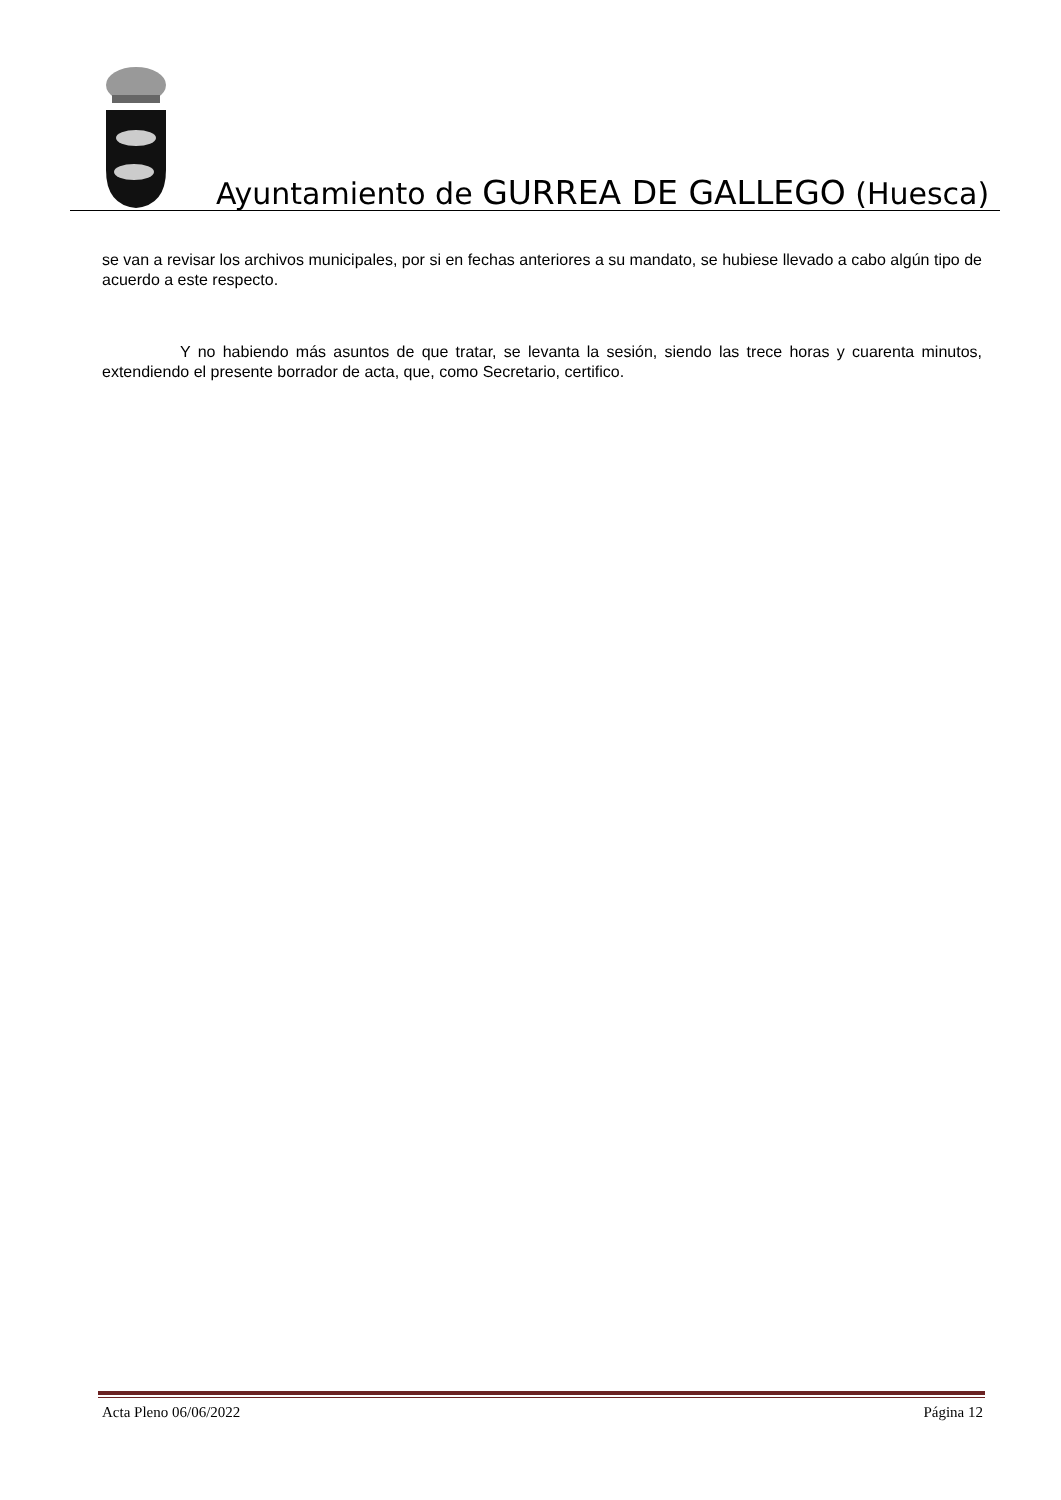Ayuntamiento de GURREA DE GALLEGO (Huesca)
se van a revisar los archivos municipales, por si en fechas anteriores a su mandato, se hubiese llevado a cabo algún tipo de acuerdo a este respecto.
Y no habiendo más asuntos de que tratar, se levanta la sesión, siendo las trece horas y cuarenta minutos, extendiendo el presente borrador de acta, que, como Secretario, certifico.
Acta Pleno 06/06/2022 Página 12